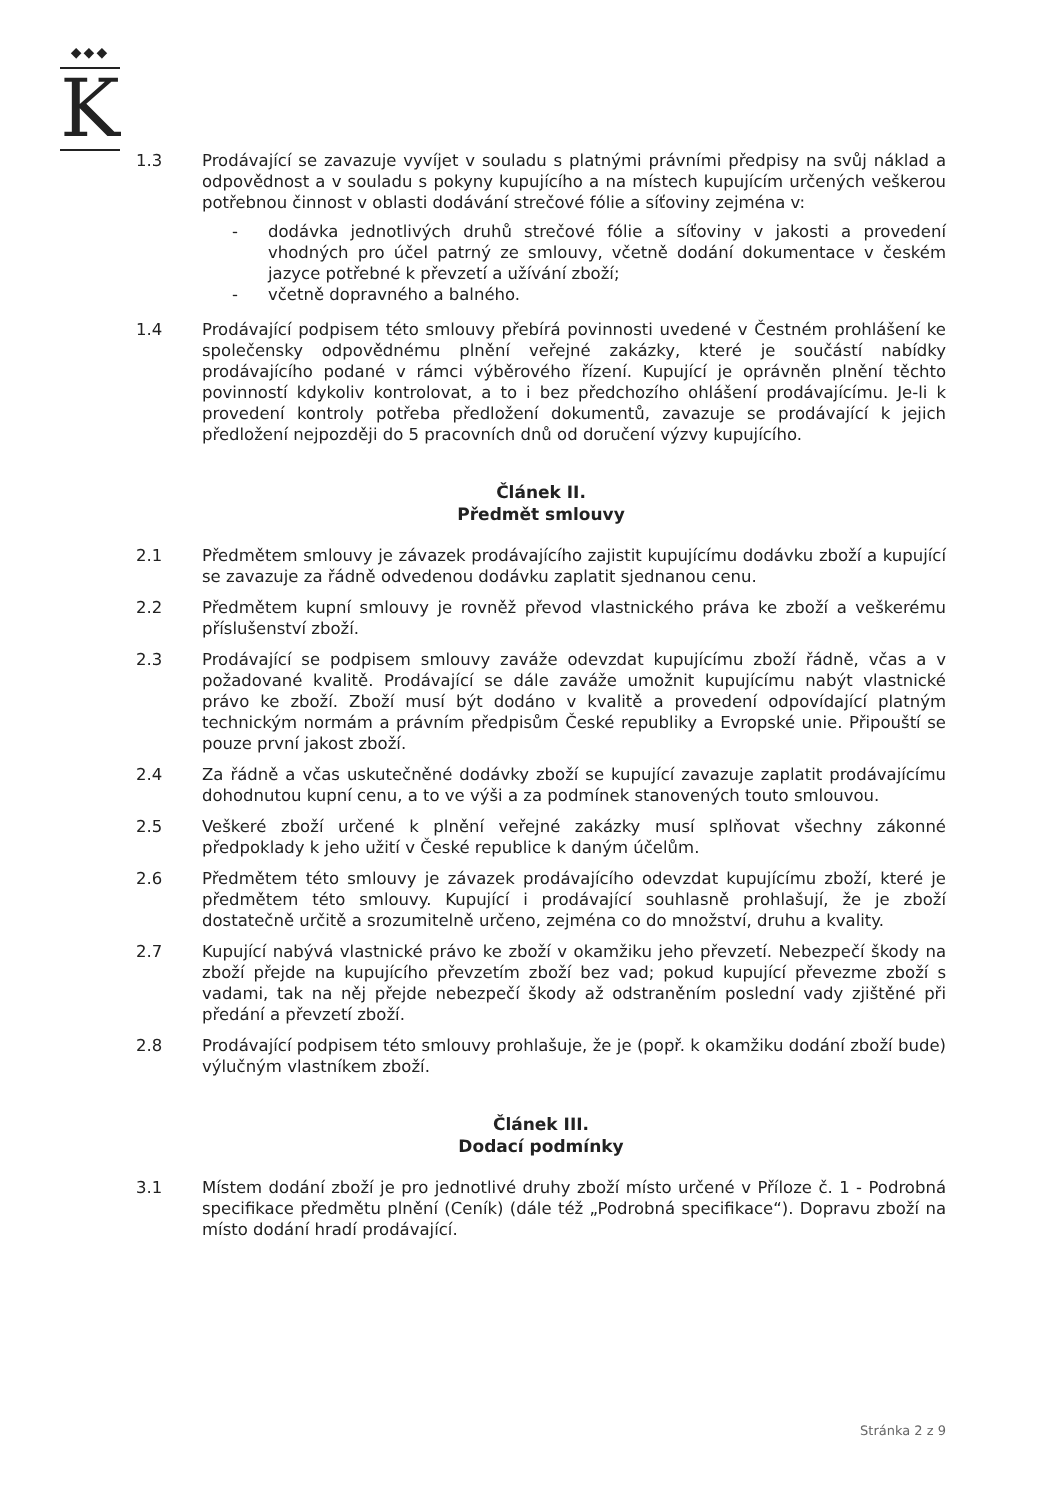◆◆◆
K
1.3 Prodávající se zavazuje vyvíjet v souladu s platnými právními předpisy na svůj náklad a odpovědnost a v souladu s pokyny kupujícího a na místech kupujícím určených veškerou potřebnou činnost v oblasti dodávání strečové fólie a síťoviny zejména v:
- dodávka jednotlivých druhů strečové fólie a síťoviny v jakosti a provedení vhodných pro účel patrný ze smlouvy, včetně dodání dokumentace v českém jazyce potřebné k převzetí a užívání zboží;
- včetně dopravného a balného.
1.4 Prodávající podpisem této smlouvy přebírá povinnosti uvedené v Čestném prohlášení ke společensky odpovědnému plnění veřejné zakázky, které je součástí nabídky prodávajícího podané v rámci výběrového řízení. Kupující je oprávněn plnění těchto povinností kdykoliv kontrolovat, a to i bez předchozího ohlášení prodávajícímu. Je-li k provedení kontroly potřeba předložení dokumentů, zavazuje se prodávající k jejich předložení nejpozději do 5 pracovních dnů od doručení výzvy kupujícího.
Článek II.
Předmět smlouvy
2.1 Předmětem smlouvy je závazek prodávajícího zajistit kupujícímu dodávku zboží a kupující se zavazuje za řádně odvedenou dodávku zaplatit sjednanou cenu.
2.2 Předmětem kupní smlouvy je rovněž převod vlastnického práva ke zboží a veškerému příslušenství zboží.
2.3 Prodávající se podpisem smlouvy zaváže odevzdat kupujícímu zboží řádně, včas a v požadované kvalitě. Prodávající se dále zaváže umožnit kupujícímu nabýt vlastnické právo ke zboží. Zboží musí být dodáno v kvalitě a provedení odpovídající platným technickým normám a právním předpisům České republiky a Evropské unie. Připouští se pouze první jakost zboží.
2.4 Za řádně a včas uskutečněné dodávky zboží se kupující zavazuje zaplatit prodávajícímu dohodnutou kupní cenu, a to ve výši a za podmínek stanovených touto smlouvou.
2.5 Veškeré zboží určené k plnění veřejné zakázky musí splňovat všechny zákonné předpoklady k jeho užití v České republice k daným účelům.
2.6 Předmětem této smlouvy je závazek prodávajícího odevzdat kupujícímu zboží, které je předmětem této smlouvy. Kupující i prodávající souhlasně prohlašují, že je zboží dostatečně určitě a srozumitelně určeno, zejména co do množství, druhu a kvality.
2.7 Kupující nabývá vlastnické právo ke zboží v okamžiku jeho převzetí. Nebezpečí škody na zboží přejde na kupujícího převzetím zboží bez vad; pokud kupující převezme zboží s vadami, tak na něj přejde nebezpečí škody až odstraněním poslední vady zjištěné při předání a převzetí zboží.
2.8 Prodávající podpisem této smlouvy prohlašuje, že je (popř. k okamžiku dodání zboží bude) výlučným vlastníkem zboží.
Článek III.
Dodací podmínky
3.1 Místem dodání zboží je pro jednotlivé druhy zboží místo určené v Příloze č. 1 - Podrobná specifikace předmětu plnění (Ceník) (dále též „Podrobná specifikace“). Dopravu zboží na místo dodání hradí prodávající.
Stránka 2 z 9